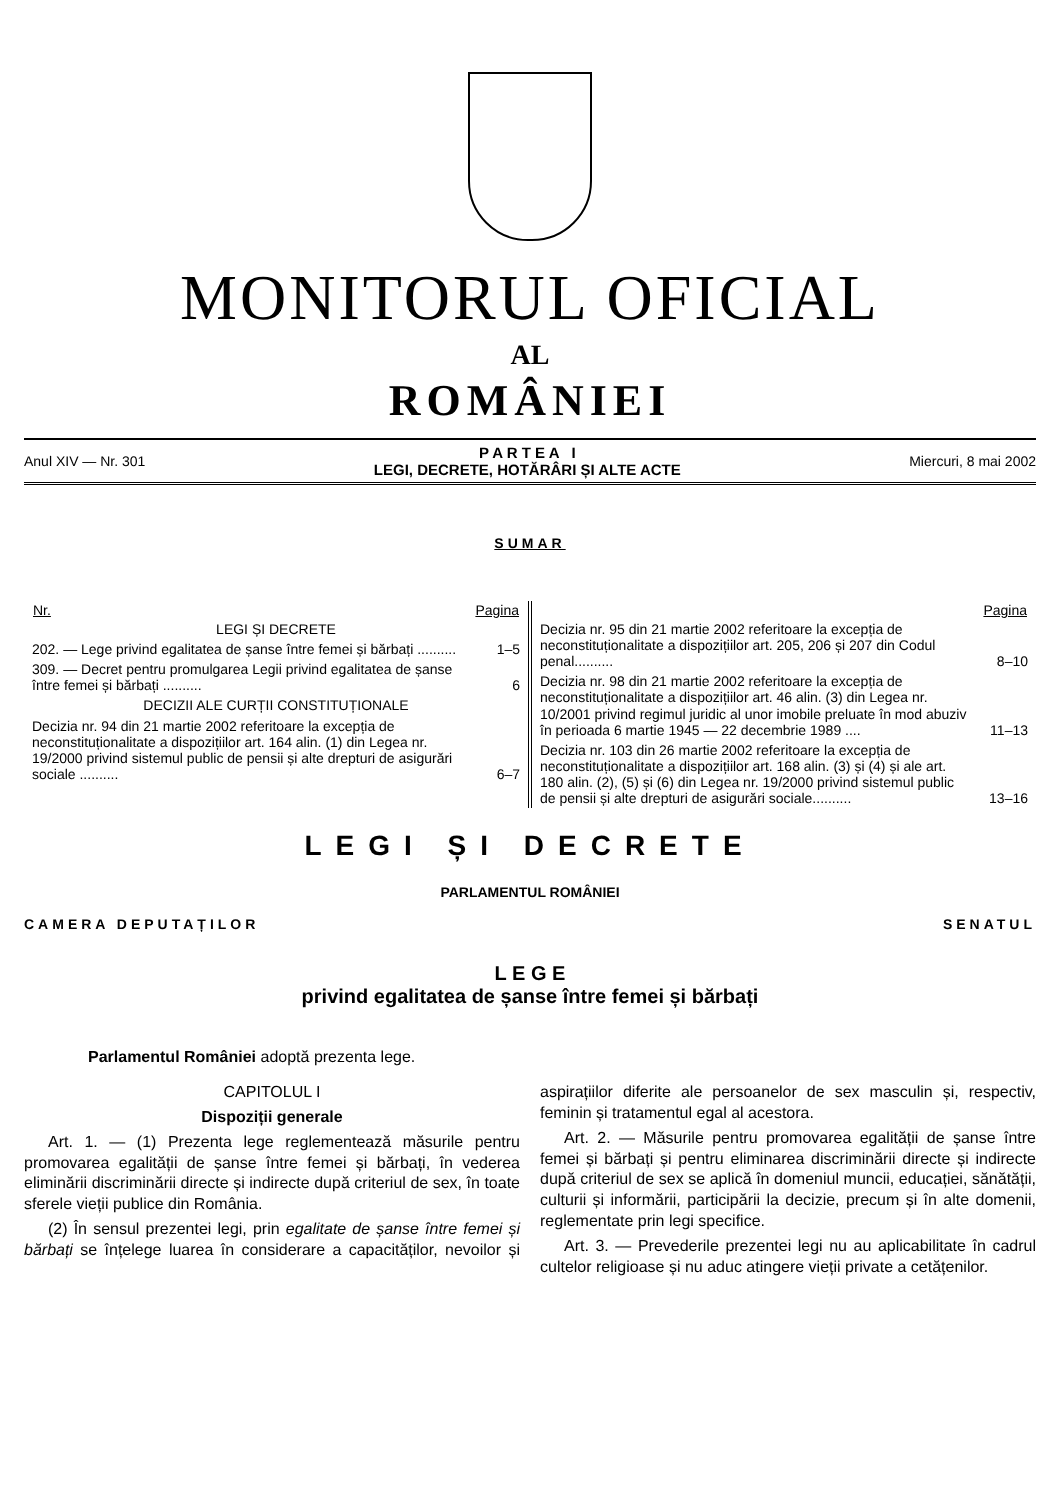MONITORUL OFICIAL
AL
ROMÂNIEI
Anul XIV — Nr. 301
P A R T E A I
LEGI, DECRETE, HOTĂRÂRI ȘI ALTE ACTE
Miercuri, 8 mai 2002
SUMAR
| Nr. | Pagina |
| --- | --- |
| LEGI ȘI DECRETE | |
| 202. — Lege privind egalitatea de șanse între femei și bărbați .......... | 1–5 |
| 309. — Decret pentru promulgarea Legii privind egalitatea de șanse între femei și bărbați .......... | 6 |
| DECIZII ALE CURȚII CONSTITUȚIONALE | |
| Decizia nr. 94 din 21 martie 2002 referitoare la excepția de neconstituționalitate a dispozițiilor art. 164 alin. (1) din Legea nr. 19/2000 privind sistemul public de pensii și alte drepturi de asigurări sociale .......... | 6–7 |
| | Pagina |
| --- | --- |
| Decizia nr. 95 din 21 martie 2002 referitoare la excepția de neconstituționalitate a dispozițiilor art. 205, 206 și 207 din Codul penal.......... | 8–10 |
| Decizia nr. 98 din 21 martie 2002 referitoare la excepția de neconstituționalitate a dispozițiilor art. 46 alin. (3) din Legea nr. 10/2001 privind regimul juridic al unor imobile preluate în mod abuziv în perioada 6 martie 1945 — 22 decembrie 1989 .... | 11–13 |
| Decizia nr. 103 din 26 martie 2002 referitoare la excepția de neconstituționalitate a dispozițiilor art. 168 alin. (3) și (4) și ale art. 180 alin. (2), (5) și (6) din Legea nr. 19/2000 privind sistemul public de pensii și alte drepturi de asigurări sociale.......... | 13–16 |
LEGI ȘI DECRETE
PARLAMENTUL ROMÂNIEI
CAMERA DEPUTAȚILOR SENATUL
L E G E
privind egalitatea de șanse între femei și bărbați
Parlamentul României adoptă prezenta lege.
CAPITOLUL I
Dispoziții generale
Art. 1. — (1) Prezenta lege reglementează măsurile pentru promovarea egalității de șanse între femei și bărbați, în vederea eliminării discriminării directe și indirecte după criteriul de sex, în toate sferele vieții publice din România.
(2) În sensul prezentei legi, prin egalitate de șanse între femei și bărbați se înțelege luarea în considerare a capacităților, nevoilor și aspirațiilor diferite ale persoanelor de sex masculin și, respectiv, feminin și tratamentul egal al acestora.
Art. 2. — Măsurile pentru promovarea egalității de șanse între femei și bărbați și pentru eliminarea discriminării directe și indirecte după criteriul de sex se aplică în domeniul muncii, educației, sănătății, culturii și informării, participării la decizie, precum și în alte domenii, reglementate prin legi specifice.
Art. 3. — Prevederile prezentei legi nu au aplicabilitate în cadrul cultelor religioase și nu aduc atingere vieții private a cetățenilor.